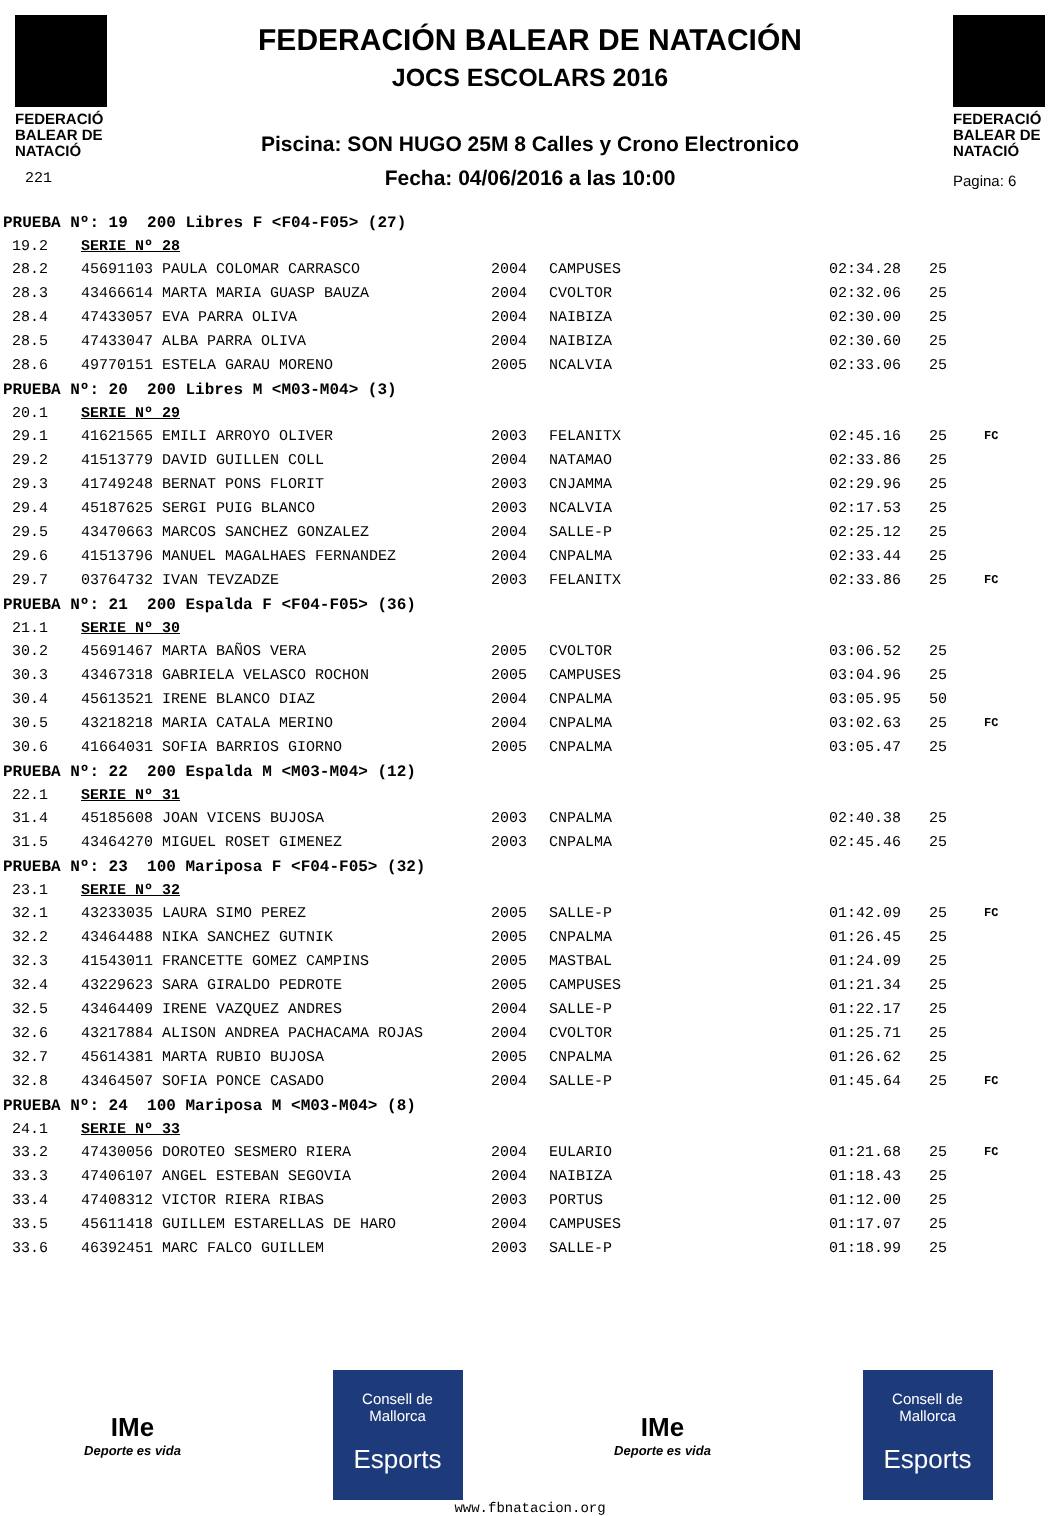FEDERACIÓ
BALEAR DE
NATACIÓ
221
FEDERACIÓN BALEAR DE NATACIÓN
JOCS ESCOLARS 2016
Piscina: SON HUGO 25M 8 Calles y Crono Electronico
Fecha: 04/06/2016 a las 10:00
FEDERACIÓ
BALEAR DE
NATACIÓ
Pagina: 6
| PRUEBA Nº: 19 200 Libres F <F04-F05> (27) | | | | | | |
| 19.2 | SERIE Nº 28 | | | | | |
| 28.2 | 45691103 PAULA COLOMAR CARRASCO | 2004 | CAMPUSES | 02:34.28 | 25 | |
| 28.3 | 43466614 MARTA MARIA GUASP BAUZA | 2004 | CVOLTOR | 02:32.06 | 25 | |
| 28.4 | 47433057 EVA PARRA OLIVA | 2004 | NAIBIZA | 02:30.00 | 25 | |
| 28.5 | 47433047 ALBA PARRA OLIVA | 2004 | NAIBIZA | 02:30.60 | 25 | |
| 28.6 | 49770151 ESTELA GARAU MORENO | 2005 | NCALVIA | 02:33.06 | 25 | |
| PRUEBA Nº: 20 200 Libres M <M03-M04> (3) | | | | | | |
| 20.1 | SERIE Nº 29 | | | | | |
| 29.1 | 41621565 EMILI ARROYO OLIVER | 2003 | FELANITX | 02:45.16 | 25 | FC |
| 29.2 | 41513779 DAVID GUILLEN COLL | 2004 | NATAMAO | 02:33.86 | 25 | |
| 29.3 | 41749248 BERNAT PONS FLORIT | 2003 | CNJAMMA | 02:29.96 | 25 | |
| 29.4 | 45187625 SERGI PUIG BLANCO | 2003 | NCALVIA | 02:17.53 | 25 | |
| 29.5 | 43470663 MARCOS SANCHEZ GONZALEZ | 2004 | SALLE-P | 02:25.12 | 25 | |
| 29.6 | 41513796 MANUEL MAGALHAES FERNANDEZ | 2004 | CNPALMA | 02:33.44 | 25 | |
| 29.7 | 03764732 IVAN TEVZADZE | 2003 | FELANITX | 02:33.86 | 25 | FC |
| PRUEBA Nº: 21 200 Espalda F <F04-F05> (36) | | | | | | |
| 21.1 | SERIE Nº 30 | | | | | |
| 30.2 | 45691467 MARTA BAÑOS VERA | 2005 | CVOLTOR | 03:06.52 | 25 | |
| 30.3 | 43467318 GABRIELA VELASCO ROCHON | 2005 | CAMPUSES | 03:04.96 | 25 | |
| 30.4 | 45613521 IRENE BLANCO DIAZ | 2004 | CNPALMA | 03:05.95 | 50 | |
| 30.5 | 43218218 MARIA CATALA MERINO | 2004 | CNPALMA | 03:02.63 | 25 | FC |
| 30.6 | 41664031 SOFIA BARRIOS GIORNO | 2005 | CNPALMA | 03:05.47 | 25 | |
| PRUEBA Nº: 22 200 Espalda M <M03-M04> (12) | | | | | | |
| 22.1 | SERIE Nº 31 | | | | | |
| 31.4 | 45185608 JOAN VICENS BUJOSA | 2003 | CNPALMA | 02:40.38 | 25 | |
| 31.5 | 43464270 MIGUEL ROSET GIMENEZ | 2003 | CNPALMA | 02:45.46 | 25 | |
| PRUEBA Nº: 23 100 Mariposa F <F04-F05> (32) | | | | | | |
| 23.1 | SERIE Nº 32 | | | | | |
| 32.1 | 43233035 LAURA SIMO PEREZ | 2005 | SALLE-P | 01:42.09 | 25 | FC |
| 32.2 | 43464488 NIKA SANCHEZ GUTNIK | 2005 | CNPALMA | 01:26.45 | 25 | |
| 32.3 | 41543011 FRANCETTE GOMEZ CAMPINS | 2005 | MASTBAL | 01:24.09 | 25 | |
| 32.4 | 43229623 SARA GIRALDO PEDROTE | 2005 | CAMPUSES | 01:21.34 | 25 | |
| 32.5 | 43464409 IRENE VAZQUEZ ANDRES | 2004 | SALLE-P | 01:22.17 | 25 | |
| 32.6 | 43217884 ALISON ANDREA PACHACAMA ROJAS | 2004 | CVOLTOR | 01:25.71 | 25 | |
| 32.7 | 45614381 MARTA RUBIO BUJOSA | 2005 | CNPALMA | 01:26.62 | 25 | |
| 32.8 | 43464507 SOFIA PONCE CASADO | 2004 | SALLE-P | 01:45.64 | 25 | FC |
| PRUEBA Nº: 24 100 Mariposa M <M03-M04> (8) | | | | | | |
| 24.1 | SERIE Nº 33 | | | | | |
| 33.2 | 47430056 DOROTEO SESMERO RIERA | 2004 | EULARIO | 01:21.68 | 25 | FC |
| 33.3 | 47406107 ANGEL ESTEBAN SEGOVIA | 2004 | NAIBIZA | 01:18.43 | 25 | |
| 33.4 | 47408312 VICTOR RIERA RIBAS | 2003 | PORTUS | 01:12.00 | 25 | |
| 33.5 | 45611418 GUILLEM ESTARELLAS DE HARO | 2004 | CAMPUSES | 01:17.07 | 25 | |
| 33.6 | 46392451 MARC FALCO GUILLEM | 2003 | SALLE-P | 01:18.99 | 25 | |
IMe
Deporte es vida
Consell de
Mallorca
Esports
IMe
Deporte es vida
Consell de
Mallorca
Esports
www.fbnatacion.org